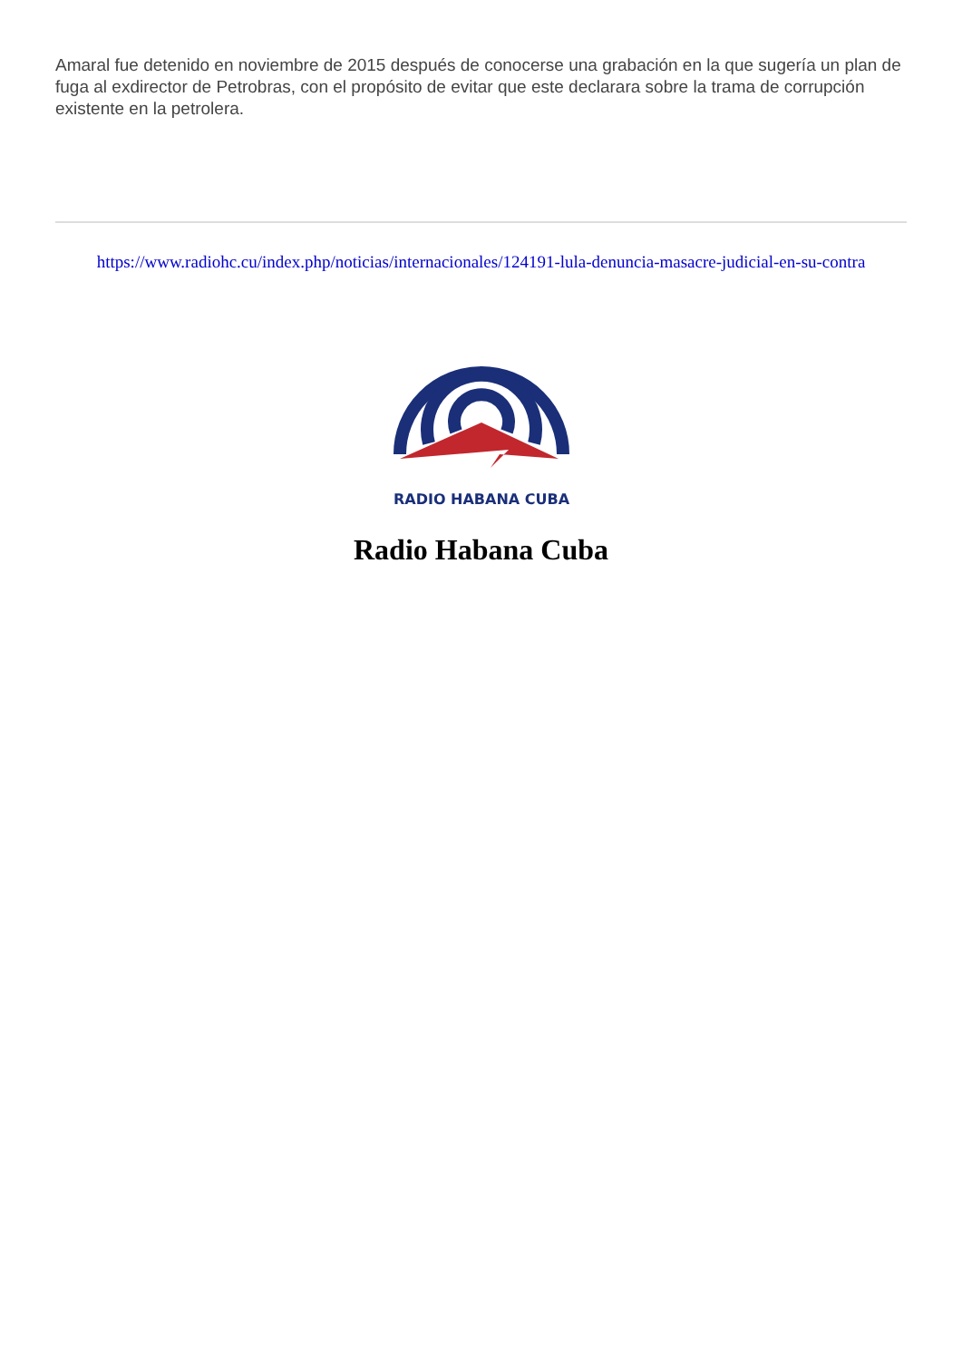Amaral fue detenido en noviembre de 2015 después de conocerse una grabación en la que sugería un plan de fuga al exdirector de Petrobras, con el propósito de evitar que este declarara sobre la trama de corrupción existente en la petrolera.
https://www.radiohc.cu/index.php/noticias/internacionales/124191-lula-denuncia-masacre-judicial-en-su-contra
RADIO HABANA CUBA
Radio Habana Cuba